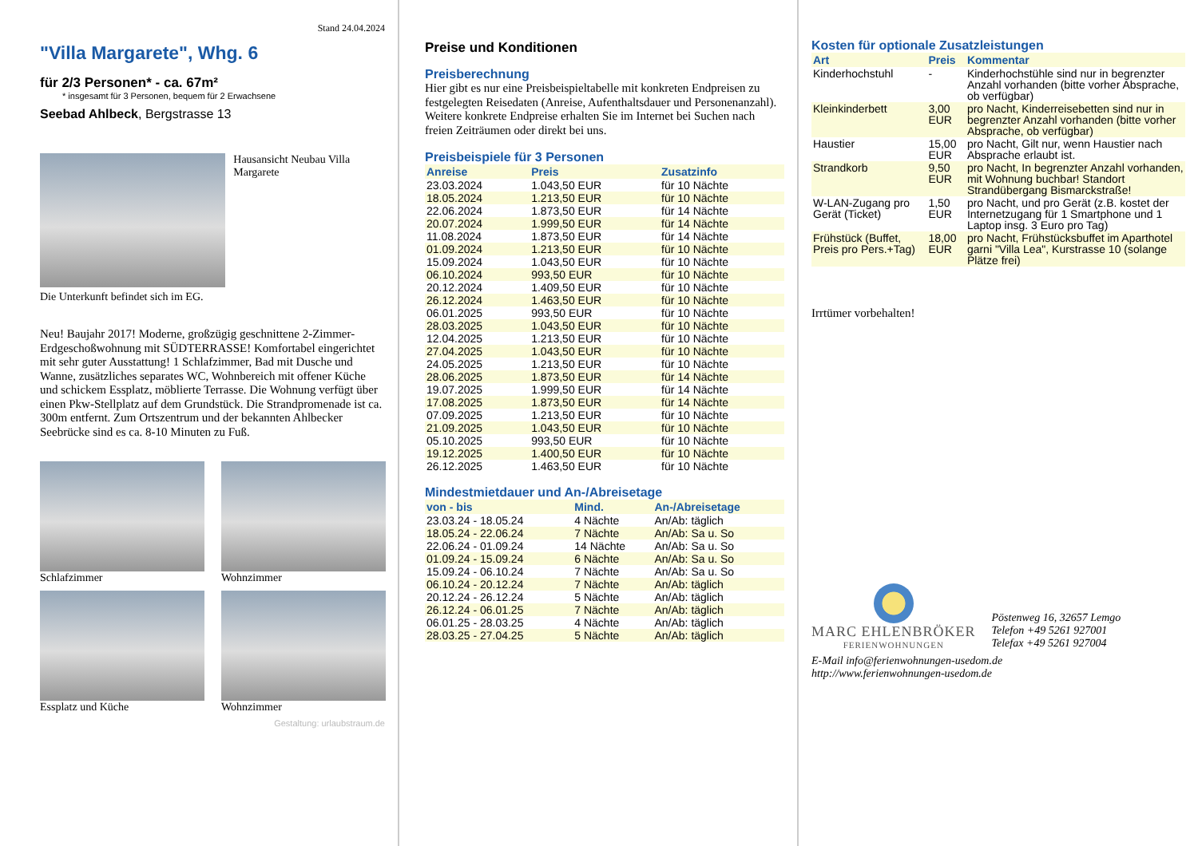Stand 24.04.2024
"Villa Margarete", Whg. 6
für 2/3 Personen* - ca. 67m²
* insgesamt für 3 Personen, bequem für 2 Erwachsene
Seebad Ahlbeck, Bergstrasse 13
Hausansicht Neubau Villa Margarete
Die Unterkunft befindet sich im EG.
Neu! Baujahr 2017! Moderne, großzügig geschnittene 2-Zimmer-Erdgeschoßwohnung mit SÜDTERRASSE! Komfortabel eingerichtet mit sehr guter Ausstattung! 1 Schlafzimmer, Bad mit Dusche und Wanne, zusätzliches separates WC, Wohnbereich mit offener Küche und schickem Essplatz, möblierte Terrasse. Die Wohnung verfügt über einen Pkw-Stellplatz auf dem Grundstück. Die Strandpromenade ist ca. 300m entfernt. Zum Ortszentrum und der bekannten Ahlbecker Seebrücke sind es ca. 8-10 Minuten zu Fuß.
Schlafzimmer
Wohnzimmer
Essplatz und Küche
Wohnzimmer
Gestaltung: urlaubstraum.de
Preise und Konditionen
Preisberechnung
Hier gibt es nur eine Preisbeispieltabelle mit konkreten Endpreisen zu festgelegten Reisedaten (Anreise, Aufenthaltsdauer und Personenanzahl). Weitere konkrete Endpreise erhalten Sie im Internet bei Suchen nach freien Zeiträumen oder direkt bei uns.
Preisbeispiele für 3 Personen
| Anreise | Preis | Zusatzinfo |
| --- | --- | --- |
| 23.03.2024 | 1.043,50 EUR | für 10 Nächte |
| 18.05.2024 | 1.213,50 EUR | für 10 Nächte |
| 22.06.2024 | 1.873,50 EUR | für 14 Nächte |
| 20.07.2024 | 1.999,50 EUR | für 14 Nächte |
| 11.08.2024 | 1.873,50 EUR | für 14 Nächte |
| 01.09.2024 | 1.213,50 EUR | für 10 Nächte |
| 15.09.2024 | 1.043,50 EUR | für 10 Nächte |
| 06.10.2024 | 993,50 EUR | für 10 Nächte |
| 20.12.2024 | 1.409,50 EUR | für 10 Nächte |
| 26.12.2024 | 1.463,50 EUR | für 10 Nächte |
| 06.01.2025 | 993,50 EUR | für 10 Nächte |
| 28.03.2025 | 1.043,50 EUR | für 10 Nächte |
| 12.04.2025 | 1.213,50 EUR | für 10 Nächte |
| 27.04.2025 | 1.043,50 EUR | für 10 Nächte |
| 24.05.2025 | 1.213,50 EUR | für 10 Nächte |
| 28.06.2025 | 1.873,50 EUR | für 14 Nächte |
| 19.07.2025 | 1.999,50 EUR | für 14 Nächte |
| 17.08.2025 | 1.873,50 EUR | für 14 Nächte |
| 07.09.2025 | 1.213,50 EUR | für 10 Nächte |
| 21.09.2025 | 1.043,50 EUR | für 10 Nächte |
| 05.10.2025 | 993,50 EUR | für 10 Nächte |
| 19.12.2025 | 1.400,50 EUR | für 10 Nächte |
| 26.12.2025 | 1.463,50 EUR | für 10 Nächte |
Mindestmietdauer und An-/Abreisetage
| von - bis | Mind. | An-/Abreisetage |
| --- | --- | --- |
| 23.03.24 - 18.05.24 | 4 Nächte | An/Ab: täglich |
| 18.05.24 - 22.06.24 | 7 Nächte | An/Ab: Sa u. So |
| 22.06.24 - 01.09.24 | 14 Nächte | An/Ab: Sa u. So |
| 01.09.24 - 15.09.24 | 6 Nächte | An/Ab: Sa u. So |
| 15.09.24 - 06.10.24 | 7 Nächte | An/Ab: Sa u. So |
| 06.10.24 - 20.12.24 | 7 Nächte | An/Ab: täglich |
| 20.12.24 - 26.12.24 | 5 Nächte | An/Ab: täglich |
| 26.12.24 - 06.01.25 | 7 Nächte | An/Ab: täglich |
| 06.01.25 - 28.03.25 | 4 Nächte | An/Ab: täglich |
| 28.03.25 - 27.04.25 | 5 Nächte | An/Ab: täglich |
Kosten für optionale Zusatzleistungen
| Art | Preis | Kommentar |
| --- | --- | --- |
| Kinderhochstuhl | - | Kinderhochstühle sind nur in begrenzter Anzahl vorhanden (bitte vorher Absprache, ob verfügbar) |
| Kleinkinderbett | 3,00 EUR | pro Nacht, Kinderreisebetten sind nur in begrenzter Anzahl vorhanden (bitte vorher Absprache, ob verfügbar) |
| Haustier | 15,00 EUR | pro Nacht, Gilt nur, wenn Haustier nach Absprache erlaubt ist. |
| Strandkorb | 9,50 EUR | pro Nacht, In begrenzter Anzahl vorhanden, mit Wohnung buchbar! Standort Strandübergang Bismarckstraße! |
| W-LAN-Zugang pro Gerät (Ticket) | 1,50 EUR | pro Nacht, und pro Gerät (z.B. kostet der Internetzugang für 1 Smartphone und 1 Laptop insg. 3 Euro pro Tag) |
| Frühstück (Buffet, Preis pro Pers.+Tag) | 18,00 EUR | pro Nacht, Frühstücksbuffet im Aparthotel garni "Villa Lea", Kurstrasse 10 (solange Plätze frei) |
Irrtümer vorbehalten!
MARC EHLENBRÖKER
FERIENWOHNUNGEN
Pöstenweg 16, 32657 Lemgo
Telefon +49 5261 927001
Telefax +49 5261 927004
E-Mail info@ferienwohnungen-usedom.de
http://www.ferienwohnungen-usedom.de